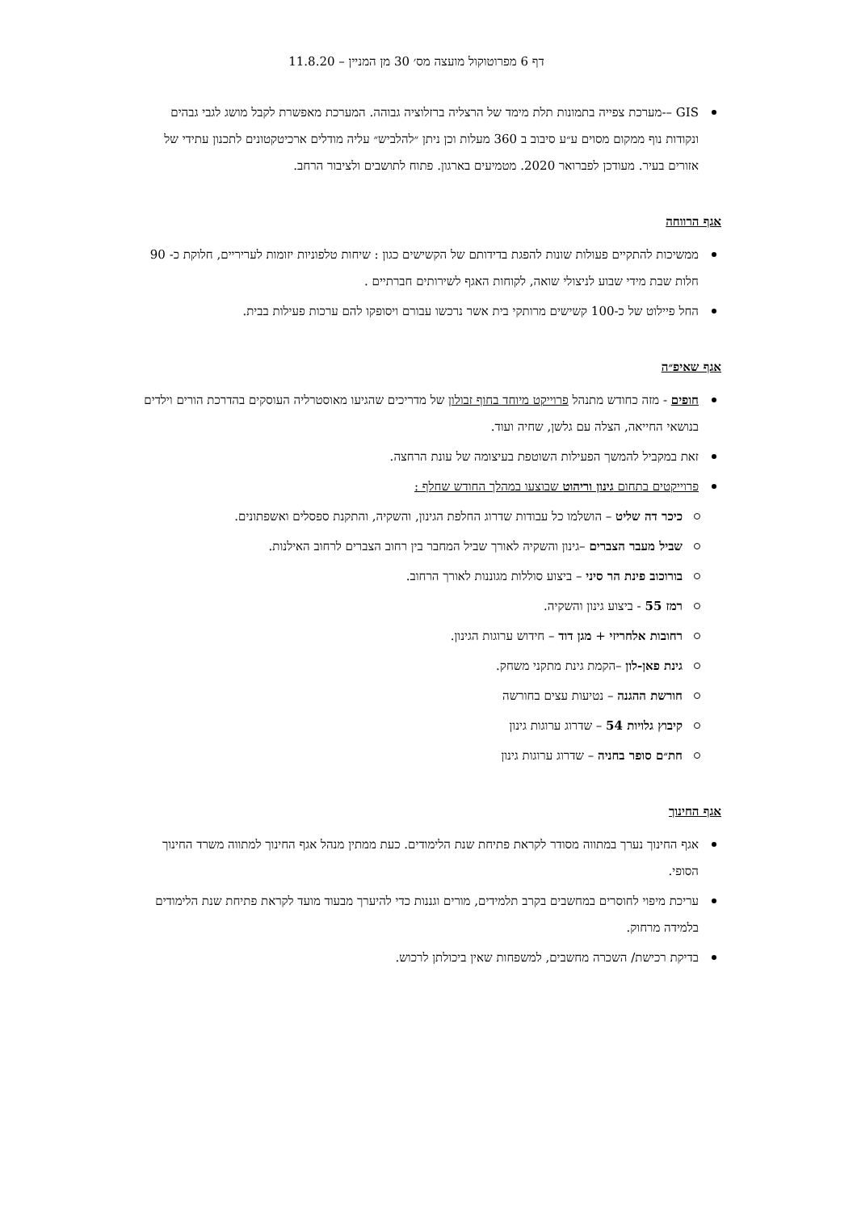דף 6 מפרוטוקול מועצה מס׳ 30 מן המניין – 11.8.20
GIS –-מערכת צפייה בתמונות תלת מימד של הרצליה ברזלוציה גבוהה. המערכת מאפשרת לקבל מושג לגבי גבהים ונקודות נוף ממקום מסוים ע״ע סיבוב ב 360 מעלות וכן ניתן ״להלביש״ עליה מודלים ארכיטקטונים לתכנון עתידי של אזורים בעיר. מעודכן לפברואר 2020. מטמיעים בארגון. פתוח לתושבים ולציבור הרחב.
אגף הרווחה
ממשיכות להתקיים פעולות שונות להפגת בדידותם של הקשישים כגון : שיחות טלפוניות יזומות לעריריים, חלוקת כ- 90 חלות שבת מידי שבוע לניצולי שואה, לקוחות האגף לשירותים חברתיים .
החל פיילוט של כ-100 קשישים מרותקי בית אשר נרכשו עבורם ויסופקו להם ערכות פעילות בבית.
אגף שאיפ״ה
חופים - מזה כחודש מתנהל פרוייקט מיוחד בחוף זבולון של מדריכים שהגיעו מאוסטרליה העוסקים בהדרכת הורים וילדים בנושאי החייאה, הצלה עם גלשן, שחיה ועוד.
זאת במקביל להמשך הפעילות השוטפת בעיצומה של עונת הרחצה.
פרוייקטים בתחום גינון וריהוט שבוצעו במהלך החודש שחלף :
כיכר דה שליט – הושלמו כל עבודות שדרוג החלפת הגינון, והשקיה, והתקנת ספסלים ואשפתונים.
שביל מעבר הצברים –גינון והשקיה לאורך שביל המחבר בין רחוב הצברים לרחוב האילנות.
בורוכוב פינת הר סיני – ביצוע סוללות מגוננות לאורך הרחוב.
רמז 55 - ביצוע גינון והשקיה.
רחובות אלחריזי + מגן דוד – חידוש ערוגות הגינון.
גינת פאן-לון –הקמת גינת מתקני משחק.
חורשת ההגנה – נטיעות עצים בחורשה
קיבוץ גלויות 54 – שדרוג ערוגות גינון
חת״ם סופר בחניה – שדרוג ערוגות גינון
אגף החינוך
אגף החינוך נערך במתווה מסודר לקראת פתיחת שנת הלימודים. כעת ממתין מנהל אגף החינוך למתווה משרד החינוך הסופי.
עריכת מיפוי לחוסרים במחשבים בקרב תלמידים, מורים וגננות כדי להיערך מבעוד מועד לקראת פתיחת שנת הלימודים בלמידה מרחוק.
בדיקת רכישת/ השכרה מחשבים, למשפחות שאין ביכולתן לרכוש.